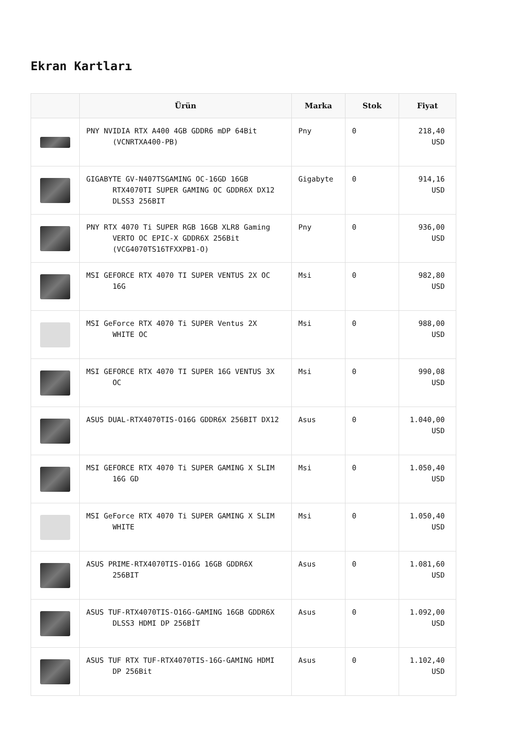Ekran Kartları
| | Ürün | Marka | Stok | Fiyat |
| --- | --- | --- | --- | --- |
| | PNY NVIDIA RTX A400 4GB GDDR6 mDP 64Bit (VCNRTXA400-PB) | Pny | 0 | 218,40 USD |
| | GIGABYTE GV-N407TSGAMING OC-16GD 16GB RTX4070TI SUPER GAMING OC GDDR6X DX12 DLSS3 256BIT | Gigabyte | 0 | 914,16 USD |
| | PNY RTX 4070 Ti SUPER RGB 16GB XLR8 Gaming VERTO OC EPIC-X GDDR6X 256Bit (VCG4070TS16TFXXPB1-O) | Pny | 0 | 936,00 USD |
| | MSI GEFORCE RTX 4070 TI SUPER VENTUS 2X OC 16G | Msi | 0 | 982,80 USD |
| | MSI GeForce RTX 4070 Ti SUPER Ventus 2X WHITE OC | Msi | 0 | 988,00 USD |
| | MSI GEFORCE RTX 4070 TI SUPER 16G VENTUS 3X OC | Msi | 0 | 990,08 USD |
| | ASUS DUAL-RTX4070TIS-O16G GDDR6X 256BIT DX12 | Asus | 0 | 1.040,00 USD |
| | MSI GEFORCE RTX 4070 Ti SUPER GAMING X SLIM 16G GD | Msi | 0 | 1.050,40 USD |
| | MSI GeForce RTX 4070 Ti SUPER GAMING X SLIM WHITE | Msi | 0 | 1.050,40 USD |
| | ASUS PRIME-RTX4070TIS-O16G 16GB GDDR6X 256BIT | Asus | 0 | 1.081,60 USD |
| | ASUS TUF-RTX4070TIS-O16G-GAMING 16GB GDDR6X DLSS3 HDMI DP 256BİT | Asus | 0 | 1.092,00 USD |
| | ASUS TUF RTX TUF-RTX4070TIS-16G-GAMING HDMI DP 256Bit | Asus | 0 | 1.102,40 USD |